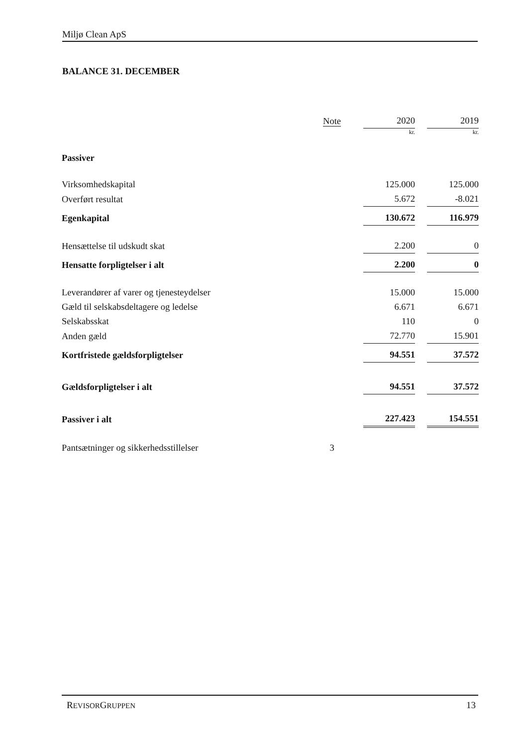Miljø Clean ApS
BALANCE 31. DECEMBER
| | Note | | 2020 | | 2019 |
| --- | --- | --- | --- | --- | --- |
| | | | kr. | | kr. |
| Passiver | | | | | |
| Virksomhedskapital | | | 125.000 | | 125.000 |
| Overført resultat | | | 5.672 | | -8.021 |
| Egenkapital | | | 130.672 | | 116.979 |
| Hensættelse til udskudt skat | | | 2.200 | | 0 |
| Hensatte forpligtelser i alt | | | 2.200 | | 0 |
| Leverandører af varer og tjenesteydelser | | | 15.000 | | 15.000 |
| Gæld til selskabsdeltagere og ledelse | | | 6.671 | | 6.671 |
| Selskabsskat | | | 110 | | 0 |
| Anden gæld | | | 72.770 | | 15.901 |
| Kortfristede gældsforpligtelser | | | 94.551 | | 37.572 |
| Gældsforpligtelser i alt | | | 94.551 | | 37.572 |
| Passiver i alt | | | 227.423 | | 154.551 |
| Pantsætninger og sikkerhedsstillelser | 3 | | | | |
REVISORGRUPPEN 13